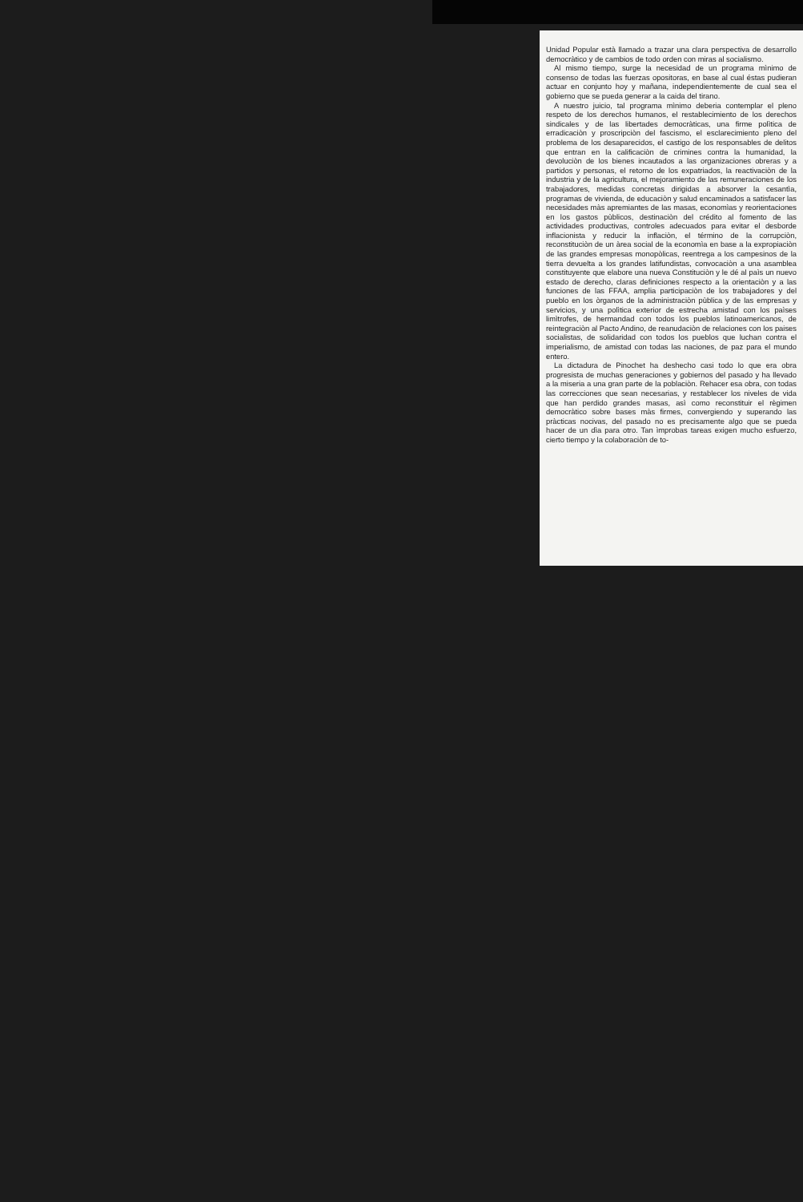Unidad Popular està llamado a trazar una clara perspectiva de desarrollo democràtico y de cambios de todo orden con miras al socialismo.
Al mismo tiempo, surge la necesidad de un programa mìnimo de consenso de todas las fuerzas opositoras, en base al cual éstas pudieran actuar en conjunto hoy y mañana, independientemente de cual sea el gobierno que se pueda generar a la caida del tirano.
A nuestro juicio, tal programa mìnimo deberia contemplar el pleno respeto de los derechos humanos, el restablecimiento de los derechos sindicales y de las libertades democràticas, una firme polìtica de erradicaciòn y proscripciòn del fascismo, el esclarecimiento pleno del problema de los desaparecidos, el castigo de los responsables de delitos que entran en la calificaciòn de crimines contra la humanidad, la devoluciòn de los bienes incautados a las organizaciones obreras y a partidos y personas, el retorno de los expatriados, la reactivaciòn de la industria y de la agricultura, el mejoramiento de las remuneraciones de los trabajadores, medidas concretas dirigidas a absorver la cesantìa, programas de vivienda, de educaciòn y salud encaminados a satisfacer las necesidades màs apremiantes de las masas, economìas y reorientaciones en los gastos pùblicos, destinaciòn del crédito al fomento de las actividades productivas, controles adecuados para evitar el desborde inflacionista y reducir la inflaciòn, el término de la corrupciòn, reconstituciòn de un àrea social de la economìa en base a la expropiaciòn de las grandes empresas monopòlicas, reentrega a los campesinos de la tierra devuelta a los grandes latifundistas, convocaciòn a una asamblea constituyente que elabore una nueva Constituciòn y le dé al paìs un nuevo estado de derecho, claras definiciones respecto a la orientaciòn y a las funciones de las FFAA, amplia participaciòn de los trabajadores y del pueblo en los òrganos de la administraciòn pùblica y de las empresas y servicios, y una polìtica exterior de estrecha amistad con los paìses limìtrofes, de hermandad con todos los pueblos latinoamericanos, de reintegraciòn al Pacto Andino, de reanudaciòn de relaciones con los paises socialistas, de solidaridad con todos los pueblos que luchan contra el imperialismo, de amistad con todas las naciones, de paz para el mundo entero.
La dictadura de Pinochet ha deshecho casi todo lo que era obra progresista de muchas generaciones y gobiernos del pasado y ha llevado a la miseria a una gran parte de la poblaciòn. Rehacer esa obra, con todas las correcciones que sean necesarias, y restablecer los niveles de vida que han perdido grandes masas, asì como reconstituir el règimen democràtico sobre bases màs firmes, convergiendo y superando las pràcticas nocivas, del pasado no es precisamente algo que se pueda hacer de un dìa para otro. Tan ìmprobas tareas exigen mucho esfuerzo, cierto tiempo y la colaboraciòn de to-